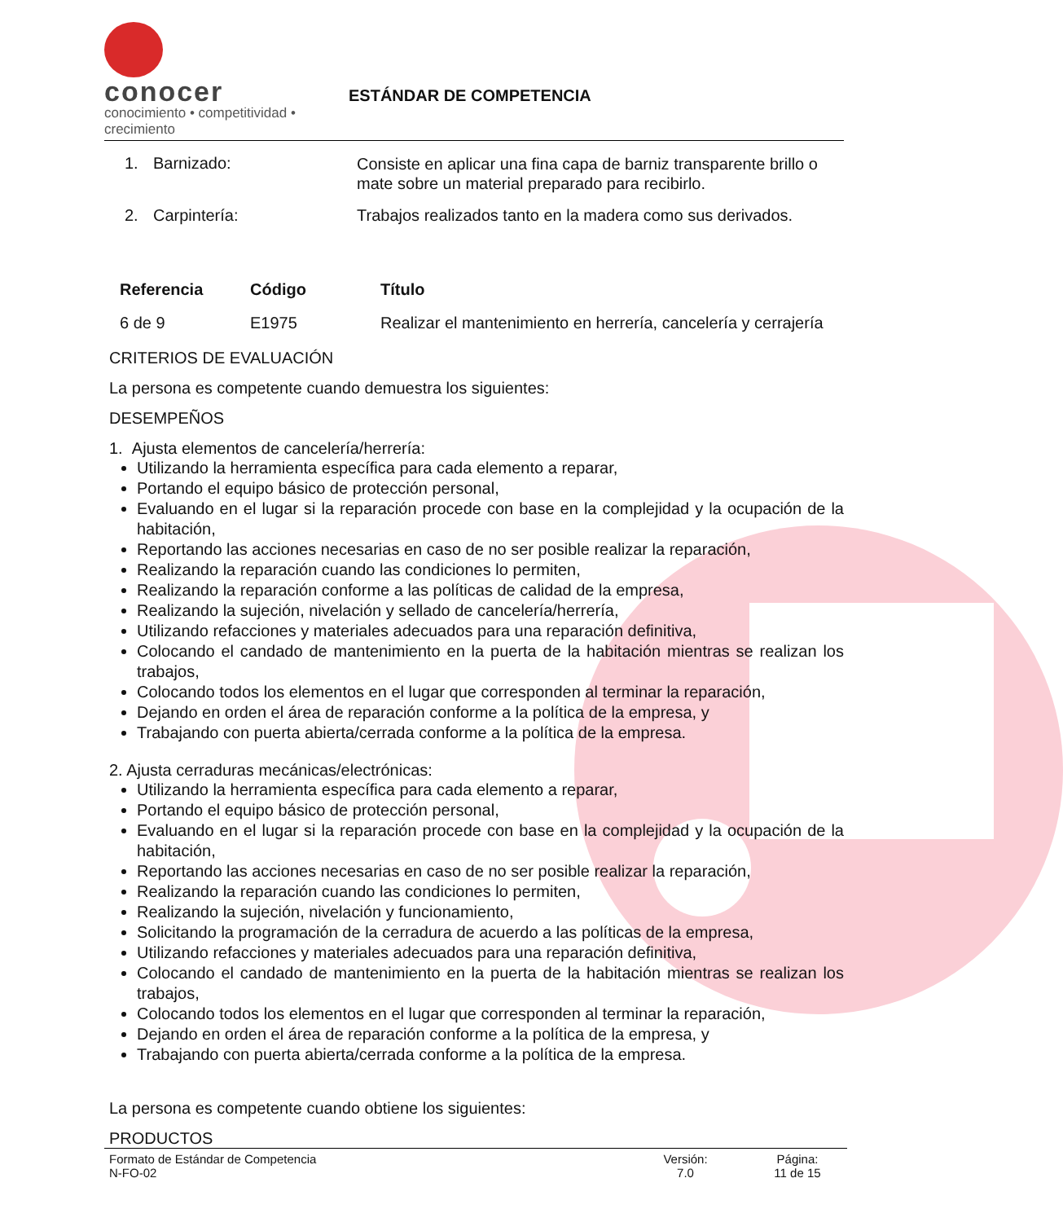conocer
conocimiento • competitividad • crecimiento
ESTÁNDAR DE COMPETENCIA
| 1. | Barnizado: | Consiste en aplicar una fina capa de barniz transparente brillo o mate sobre un material preparado para recibirlo. |
| 2. | Carpintería: | Trabajos realizados tanto en la madera como sus derivados. |
| Referencia | Código | Título |
| --- | --- | --- |
| 6 de 9 | E1975 | Realizar el mantenimiento en herrería, cancelería y cerrajería |
CRITERIOS DE EVALUACIÓN
La persona es competente cuando demuestra los siguientes:
DESEMPEÑOS
1. Ajusta elementos de cancelería/herrería:
Utilizando la herramienta específica para cada elemento a reparar,
Portando el equipo básico de protección personal,
Evaluando en el lugar si la reparación procede con base en la complejidad y la ocupación de la habitación,
Reportando las acciones necesarias en caso de no ser posible realizar la reparación,
Realizando la reparación cuando las condiciones lo permiten,
Realizando la reparación conforme a las políticas de calidad de la empresa,
Realizando la sujeción, nivelación y sellado de cancelería/herrería,
Utilizando refacciones y materiales adecuados para una reparación definitiva,
Colocando el candado de mantenimiento en la puerta de la habitación mientras se realizan los trabajos,
Colocando todos los elementos en el lugar que corresponden al terminar la reparación,
Dejando en orden el área de reparación conforme a la política de la empresa, y
Trabajando con puerta abierta/cerrada conforme a la política de la empresa.
2. Ajusta cerraduras mecánicas/electrónicas:
Utilizando la herramienta específica para cada elemento a reparar,
Portando el equipo básico de protección personal,
Evaluando en el lugar si la reparación procede con base en la complejidad y la ocupación de la habitación,
Reportando las acciones necesarias en caso de no ser posible realizar la reparación,
Realizando la reparación cuando las condiciones lo permiten,
Realizando la sujeción, nivelación y funcionamiento,
Solicitando la programación de la cerradura de acuerdo a las políticas de la empresa,
Utilizando refacciones y materiales adecuados para una reparación definitiva,
Colocando el candado de mantenimiento en la puerta de la habitación mientras se realizan los trabajos,
Colocando todos los elementos en el lugar que corresponden al terminar la reparación,
Dejando en orden el área de reparación conforme a la política de la empresa, y
Trabajando con puerta abierta/cerrada conforme a la política de la empresa.
La persona es competente cuando obtiene los siguientes:
PRODUCTOS
Formato de Estándar de Competencia
N-FO-02
Versión:
7.0
Página:
11 de 15